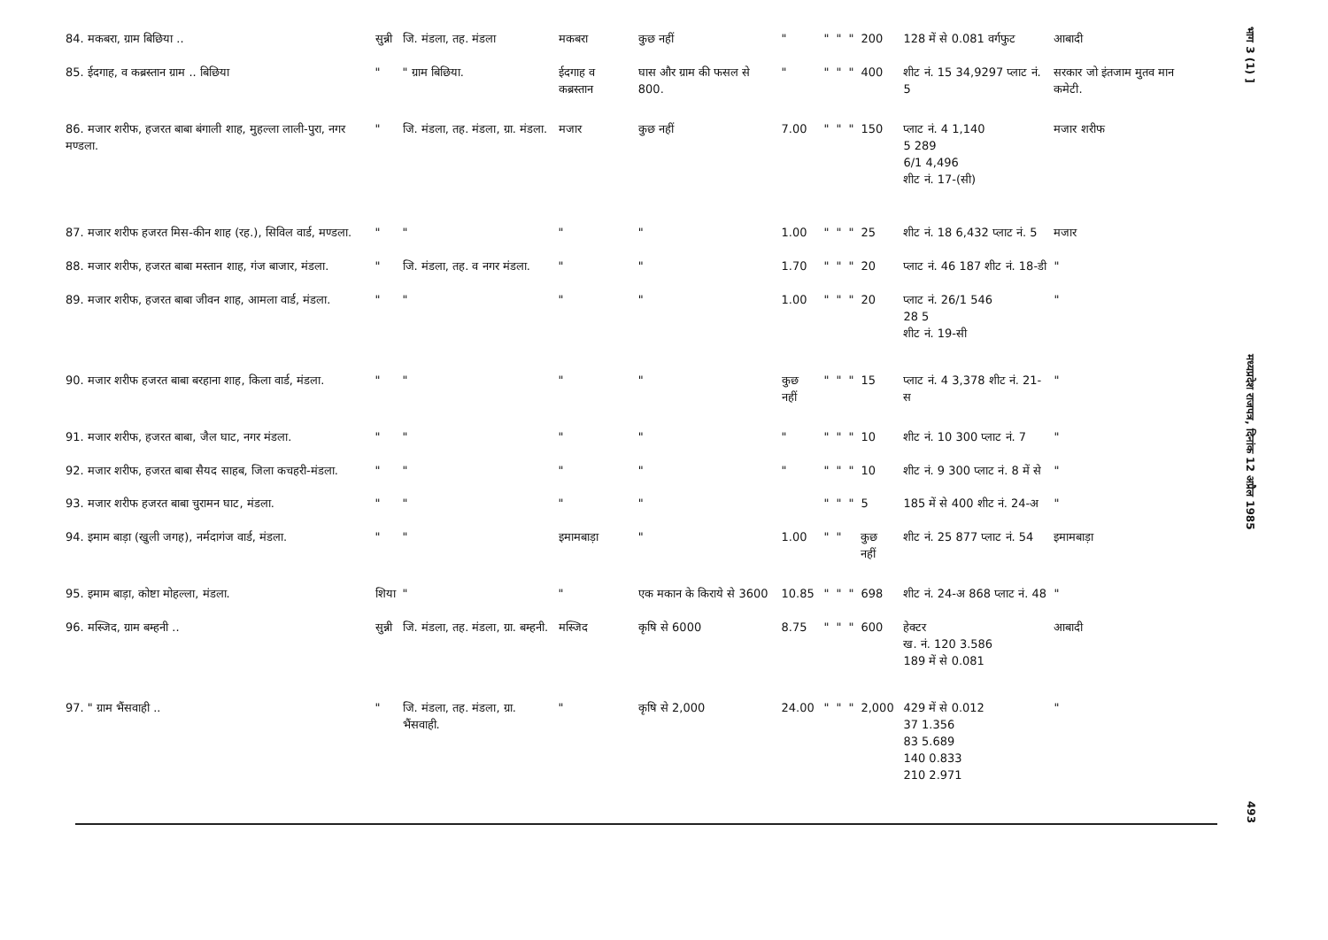| 84. मकबरा, ग्राम बिछिया .. | सुन्नी | जि. मंडला, तह. मंडला | मकबरा | कुछ नहीं | " | " | " | " | 200 | 128 में से 0.081 वर्गफुट | आबादी |
| 85. ईदगाह, व कब्रस्तान ग्राम .. बिछिया | " | " ग्राम बिछिया. | ईदगाह व कब्रस्तान | घास और ग्राम की फसल से 800. | " | " | " | " | 400 | शीट नं. 15 34,9297 प्लाट नं. 5 | सरकार जो इंतजाम मुतव मान कमेटी. |
| 86. मजार शरीफ, हजरत बाबा बंगाली शाह, मुहल्ला लाली-पुरा, नगर मण्डला. | " | जि. मंडला, तह. मंडला, ग्रा. मंडला. | मजार | कुछ नहीं | 7.00 | " | " | " | 150 | प्लाट नं. 4 1,140 5 289 6/1 4,496 शीट नं. 17-(सी) | मजार शरीफ |
| 87. मजार शरीफ हजरत मिस-कीन शाह (रह.), सिविल वार्ड, मण्डला. | " | " | " | " | 1.00 | " | " | " | 25 | शीट नं. 18 6,432 प्लाट नं. 5 | मजार |
| 88. मजार शरीफ, हजरत बाबा मस्तान शाह, गंज बाजार, मंडला. | " | जि. मंडला, तह. व नगर मंडला. | " | " | 1.70 | " | " | " | 20 | प्लाट नं. 46 187 शीट नं. 18-डी | " |
| 89. मजार शरीफ, हजरत बाबा जीवन शाह, आमला वार्ड, मंडला. | " | " | " | " | 1.00 | " | " | " | 20 | प्लाट नं. 26/1 546 28 5 शीट नं. 19-सी | " |
| 90. मजार शरीफ हजरत बाबा बरहाना शाह, किला वार्ड, मंडला. | " | " | " | " | कुछ नहीं | " | " | " | 15 | प्लाट नं. 4 3,378 शीट नं. 21-स | " |
| 91. मजार शरीफ, हजरत बाबा, जैल घाट, नगर मंडला. | " | " | " | " | " | " | " | " | 10 | शीट नं. 10 300 प्लाट नं. 7 | " |
| 92. मजार शरीफ, हजरत बाबा सैयद साहब, जिला कचहरी-मंडला. | " | " | " | " | " | " | " | " | 10 | शीट नं. 9 300 प्लाट नं. 8 में से | " |
| 93. मजार शरीफ हजरत बाबा चुरामन घाट, मंडला. | " | " | " | " | | " | " | " | 5 | 185 में से 400 शीट नं. 24-अ | " |
| 94. इमाम बाड़ा (खुली जगह), नर्मदागंज वार्ड, मंडला. | " | " | इमामबाड़ा | " | 1.00 | " | " | | कुछ नहीं | शीट नं. 25 877 प्लाट नं. 54 | इमामबाड़ा |
| 95. इमाम बाड़ा, कोष्टा मोहल्ला, मंडला. | शिया | " | " | एक मकान के किराये से 3600 | 10.85 | " | " | " | 698 | शीट नं. 24-अ 868 प्लाट नं. 48 | " |
| 96. मस्जिद, ग्राम बम्हनी .. | सुन्नी | जि. मंडला, तह. मंडला, ग्रा. बम्हनी. | मस्जिद | कृषि से 6000 | 8.75 | " | " | " | 600 | हेक्टर ख. नं. 120 3.586 189 में से 0.081 | आबादी |
| 97. " ग्राम भैंसवाही .. | " | जि. मंडला, तह. मंडला, ग्रा. भैंसवाही. | " | कृषि से 2,000 | 24.00 | " | " | " | 2,000 | 429 में से 0.012 37 1.356 83 5.689 140 0.833 210 2.971 | " |
भाग 3 (1) ] मध्यप्रदेश राजपत्र, दिनांक 12 अप्रैल 1985 493